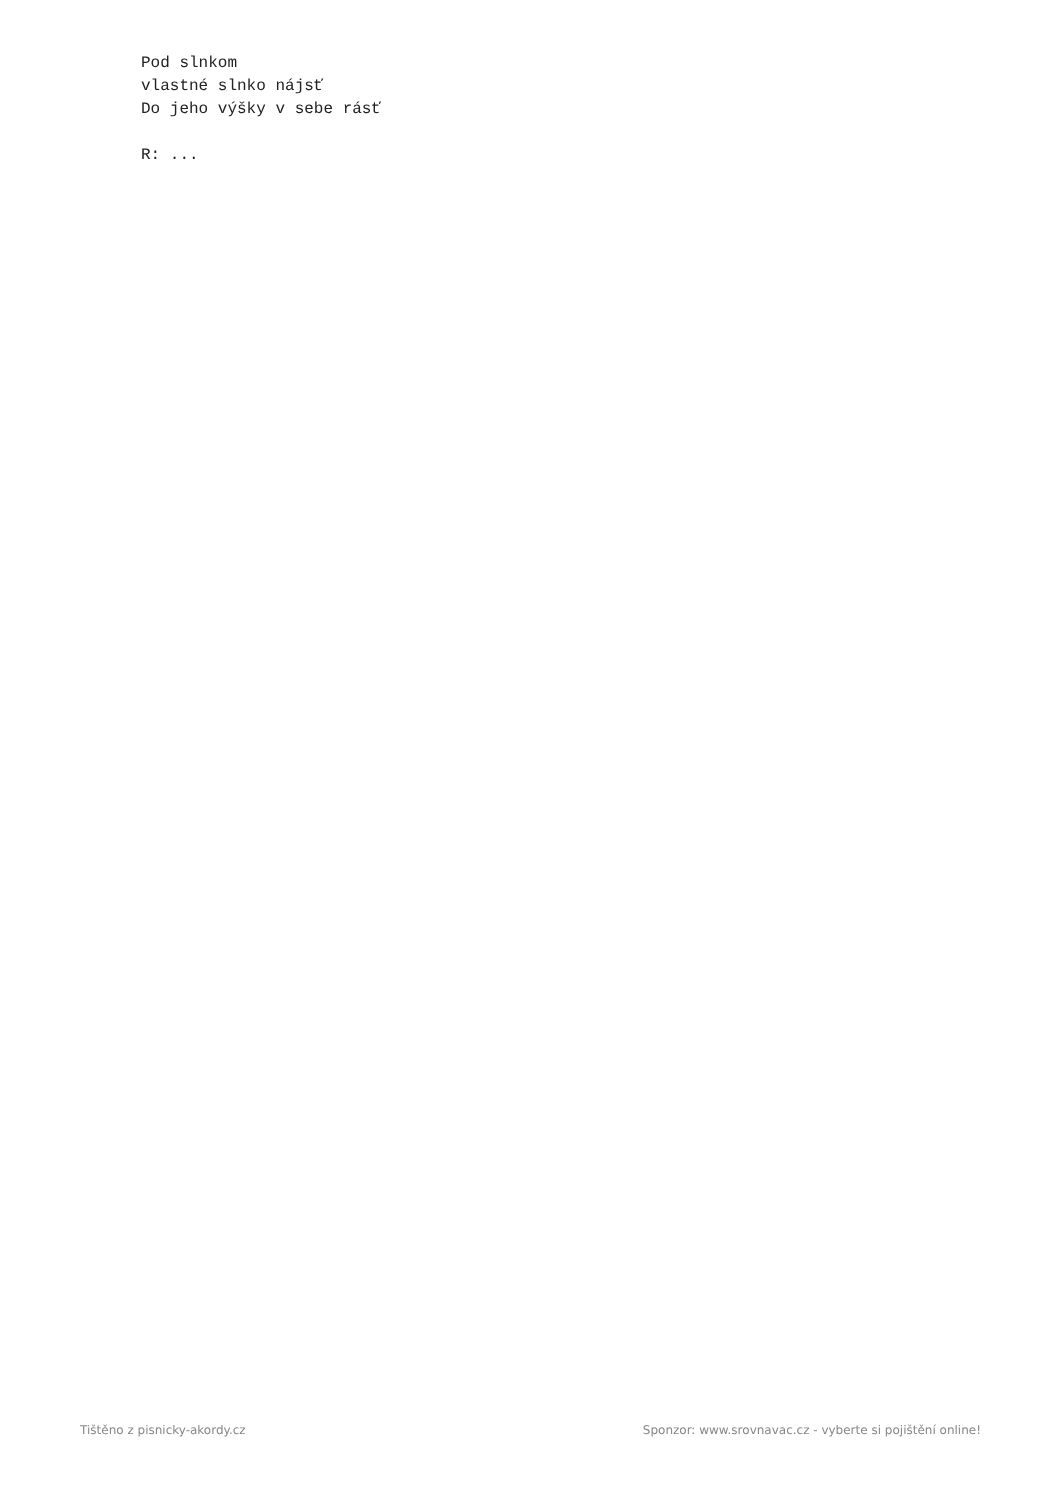Pod slnkom
vlastné slnko nájsť
Do jeho výšky v sebe rásť

R: ...
Tištěno z pisnicky-akordy.cz Sponzor: www.srovnavac.cz - vyberte si pojištění online!